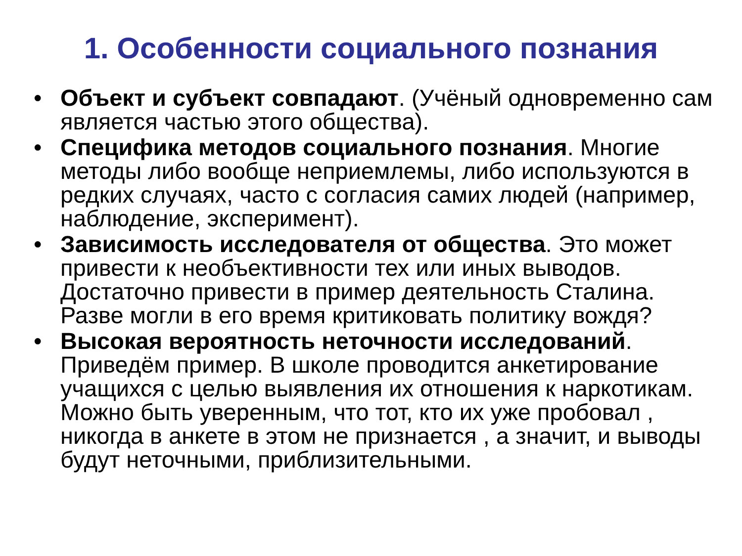1. Особенности социального познания
• Объект и субъект совпадают. (Учёный одновременно сам является частью этого общества).
• Специфика методов социального познания. Многие методы либо вообще неприемлемы, либо используются в редких случаях, часто с согласия самих людей (например, наблюдение, эксперимент).
• Зависимость исследователя от общества. Это может привести к необъективности тех или иных выводов. Достаточно привести в пример деятельность Сталина. Разве могли в его время критиковать политику вождя?
• Высокая вероятность неточности исследований. Приведём пример. В школе проводится анкетирование учащихся с целью выявления их отношения к наркотикам. Можно быть уверенным, что тот, кто их уже пробовал , никогда в анкете в этом не признается , а значит, и выводы будут неточными, приблизительными.